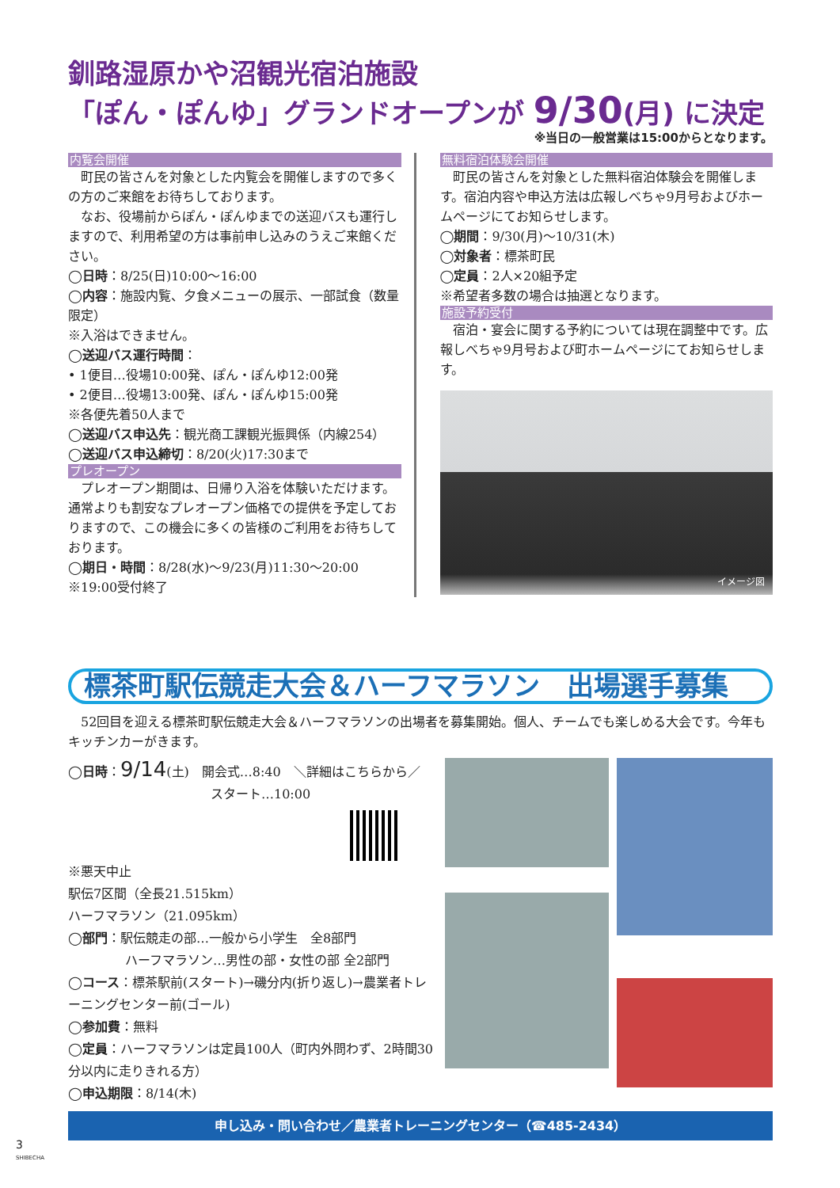釧路湿原かや沼観光宿泊施設
「ぽん・ぽんゆ」グランドオープンが 9/30(月) に決定
※当日の一般営業は15:00からとなります。
内覧会開催
　町民の皆さんを対象とした内覧会を開催しますので多くの方のご来館をお待ちしております。
　なお、役場前からぽん・ぽんゆまでの送迎バスも運行しますので、利用希望の方は事前申し込みのうえご来館ください。
◯日時：8/25(日)10:00〜16:00
◯内容：施設内覧、夕食メニューの展示、一部試食（数量限定）
※入浴はできません。
◯送迎バス運行時間：
• 1便目…役場10:00発、ぽん・ぽんゆ12:00発
• 2便目…役場13:00発、ぽん・ぽんゆ15:00発
※各便先着50人まで
◯送迎バス申込先：観光商工課観光振興係（内線254）
◯送迎バス申込締切：8/20(火)17:30まで
プレオープン
　プレオープン期間は、日帰り入浴を体験いただけます。通常よりも割安なプレオープン価格での提供を予定しておりますので、この機会に多くの皆様のご利用をお待ちしております。
◯期日・時間：8/28(水)〜9/23(月)11:30〜20:00
※19:00受付終了
無料宿泊体験会開催
　町民の皆さんを対象とした無料宿泊体験会を開催します。宿泊内容や申込方法は広報しべちゃ9月号およびホームページにてお知らせします。
◯期間：9/30(月)〜10/31(木)
◯対象者：標茶町民
◯定員：2人×20組予定
※希望者多数の場合は抽選となります。
施設予約受付
　宿泊・宴会に関する予約については現在調整中です。広報しべちゃ9月号および町ホームページにてお知らせします。
イメージ図
標茶町駅伝競走大会＆ハーフマラソン　出場選手募集
　52回目を迎える標茶町駅伝競走大会＆ハーフマラソンの出場者を募集開始。個人、チームでも楽しめる大会です。今年もキッチンカーがきます。
◯日時：9/14(土)　開会式…8:40　＼詳細はこちらから／
スタート…10:00
※悪天中止
駅伝7区間（全長21.515km）
ハーフマラソン（21.095km）
◯部門：駅伝競走の部…一般から小学生　全8部門
ハーフマラソン…男性の部・女性の部 全2部門
◯コース：標茶駅前(スタート)→磯分内(折り返し)→農業者トレーニングセンター前(ゴール)
◯参加費：無料
◯定員：ハーフマラソンは定員100人（町内外問わず、2時間30分以内に走りきれる方）
◯申込期限：8/14(木)
申し込み・問い合わせ／農業者トレーニングセンター（☎485-2434）
3
SHIBECHA